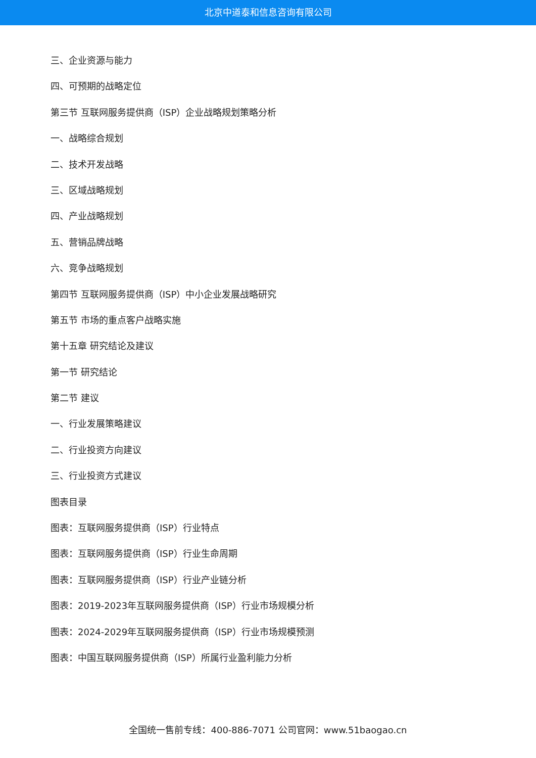北京中道泰和信息咨询有限公司
三、企业资源与能力
四、可预期的战略定位
第三节 互联网服务提供商（ISP）企业战略规划策略分析
一、战略综合规划
二、技术开发战略
三、区域战略规划
四、产业战略规划
五、营销品牌战略
六、竞争战略规划
第四节 互联网服务提供商（ISP）中小企业发展战略研究
第五节 市场的重点客户战略实施
第十五章 研究结论及建议
第一节 研究结论
第二节 建议
一、行业发展策略建议
二、行业投资方向建议
三、行业投资方式建议
图表目录
图表：互联网服务提供商（ISP）行业特点
图表：互联网服务提供商（ISP）行业生命周期
图表：互联网服务提供商（ISP）行业产业链分析
图表：2019-2023年互联网服务提供商（ISP）行业市场规模分析
图表：2024-2029年互联网服务提供商（ISP）行业市场规模预测
图表：中国互联网服务提供商（ISP）所属行业盈利能力分析
全国统一售前专线：400-886-7071 公司官网：www.51baogao.cn